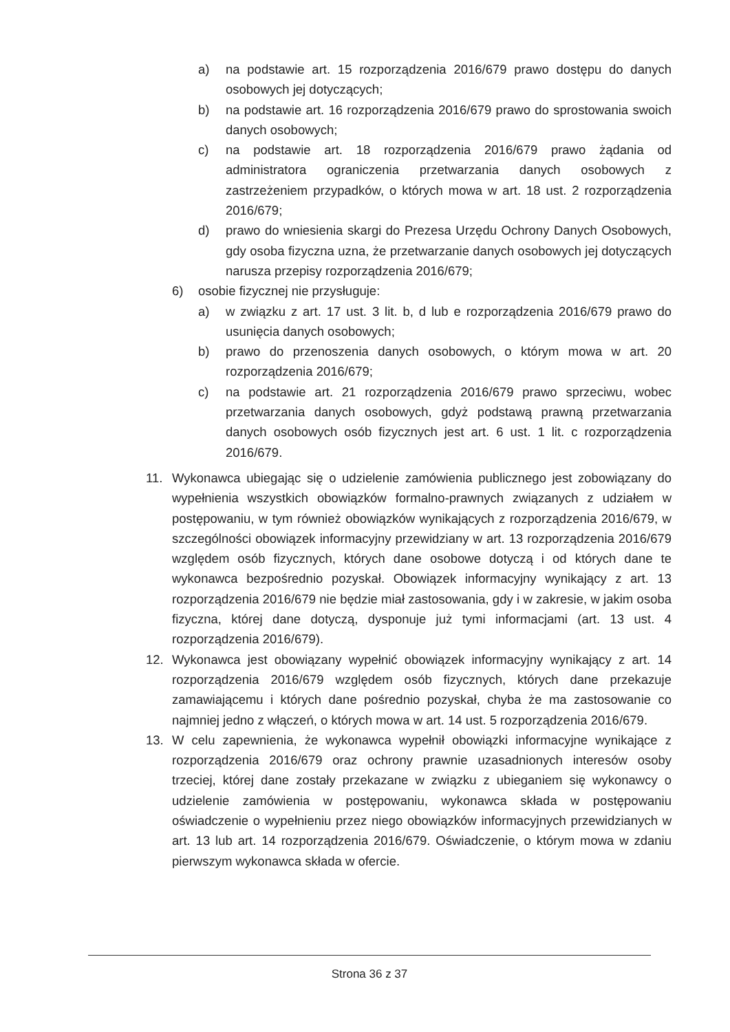a) na podstawie art. 15 rozporządzenia 2016/679 prawo dostępu do danych osobowych jej dotyczących;
b) na podstawie art. 16 rozporządzenia 2016/679 prawo do sprostowania swoich danych osobowych;
c) na podstawie art. 18 rozporządzenia 2016/679 prawo żądania od administratora ograniczenia przetwarzania danych osobowych z zastrzeżeniem przypadków, o których mowa w art. 18 ust. 2 rozporządzenia 2016/679;
d) prawo do wniesienia skargi do Prezesa Urzędu Ochrony Danych Osobowych, gdy osoba fizyczna uzna, że przetwarzanie danych osobowych jej dotyczących narusza przepisy rozporządzenia 2016/679;
6) osobie fizycznej nie przysługuje:
a) w związku z art. 17 ust. 3 lit. b, d lub e rozporządzenia 2016/679 prawo do usunięcia danych osobowych;
b) prawo do przenoszenia danych osobowych, o którym mowa w art. 20 rozporządzenia 2016/679;
c) na podstawie art. 21 rozporządzenia 2016/679 prawo sprzeciwu, wobec przetwarzania danych osobowych, gdyż podstawą prawną przetwarzania danych osobowych osób fizycznych jest art. 6 ust. 1 lit. c rozporządzenia 2016/679.
11. Wykonawca ubiegając się o udzielenie zamówienia publicznego jest zobowiązany do wypełnienia wszystkich obowiązków formalno-prawnych związanych z udziałem w postępowaniu, w tym również obowiązków wynikających z rozporządzenia 2016/679, w szczególności obowiązek informacyjny przewidziany w art. 13 rozporządzenia 2016/679 względem osób fizycznych, których dane osobowe dotyczą i od których dane te wykonawca bezpośrednio pozyskał. Obowiązek informacyjny wynikający z art. 13 rozporządzenia 2016/679 nie będzie miał zastosowania, gdy i w zakresie, w jakim osoba fizyczna, której dane dotyczą, dysponuje już tymi informacjami (art. 13 ust. 4 rozporządzenia 2016/679).
12. Wykonawca jest obowiązany wypełnić obowiązek informacyjny wynikający z art. 14 rozporządzenia 2016/679 względem osób fizycznych, których dane przekazuje zamawiającemu i których dane pośrednio pozyskał, chyba że ma zastosowanie co najmniej jedno z włączeń, o których mowa w art. 14 ust. 5 rozporządzenia 2016/679.
13. W celu zapewnienia, że wykonawca wypełnił obowiązki informacyjne wynikające z rozporządzenia 2016/679 oraz ochrony prawnie uzasadnionych interesów osoby trzeciej, której dane zostały przekazane w związku z ubieganiem się wykonawcy o udzielenie zamówienia w postępowaniu, wykonawca składa w postępowaniu oświadczenie o wypełnieniu przez niego obowiązków informacyjnych przewidzianych w art. 13 lub art. 14 rozporządzenia 2016/679. Oświadczenie, o którym mowa w zdaniu pierwszym wykonawca składa w ofercie.
Strona 36 z 37